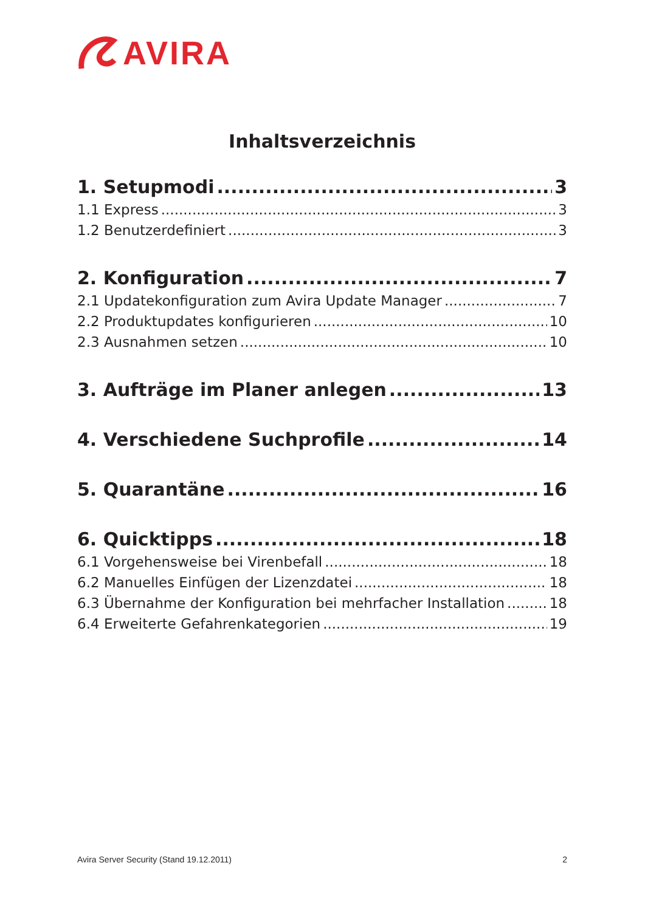AVIRA
Inhaltsverzeichnis
1. Setupmodi 3
1.1 Express 3
1.2 Benutzerdefiniert 3
2. Konfiguration 7
2.1 Updatekonfiguration zum Avira Update Manager 7
2.2 Produktupdates konfigurieren 10
2.3 Ausnahmen setzen 10
3. Aufträge im Planer anlegen 13
4. Verschiedene Suchprofile 14
5. Quarantäne 16
6. Quicktipps 18
6.1 Vorgehensweise bei Virenbefall 18
6.2 Manuelles Einfügen der Lizenzdatei 18
6.3 Übernahme der Konfiguration bei mehrfacher Installation 18
6.4 Erweiterte Gefahrenkategorien 19
Avira Server Security (Stand 19.12.2011) 2